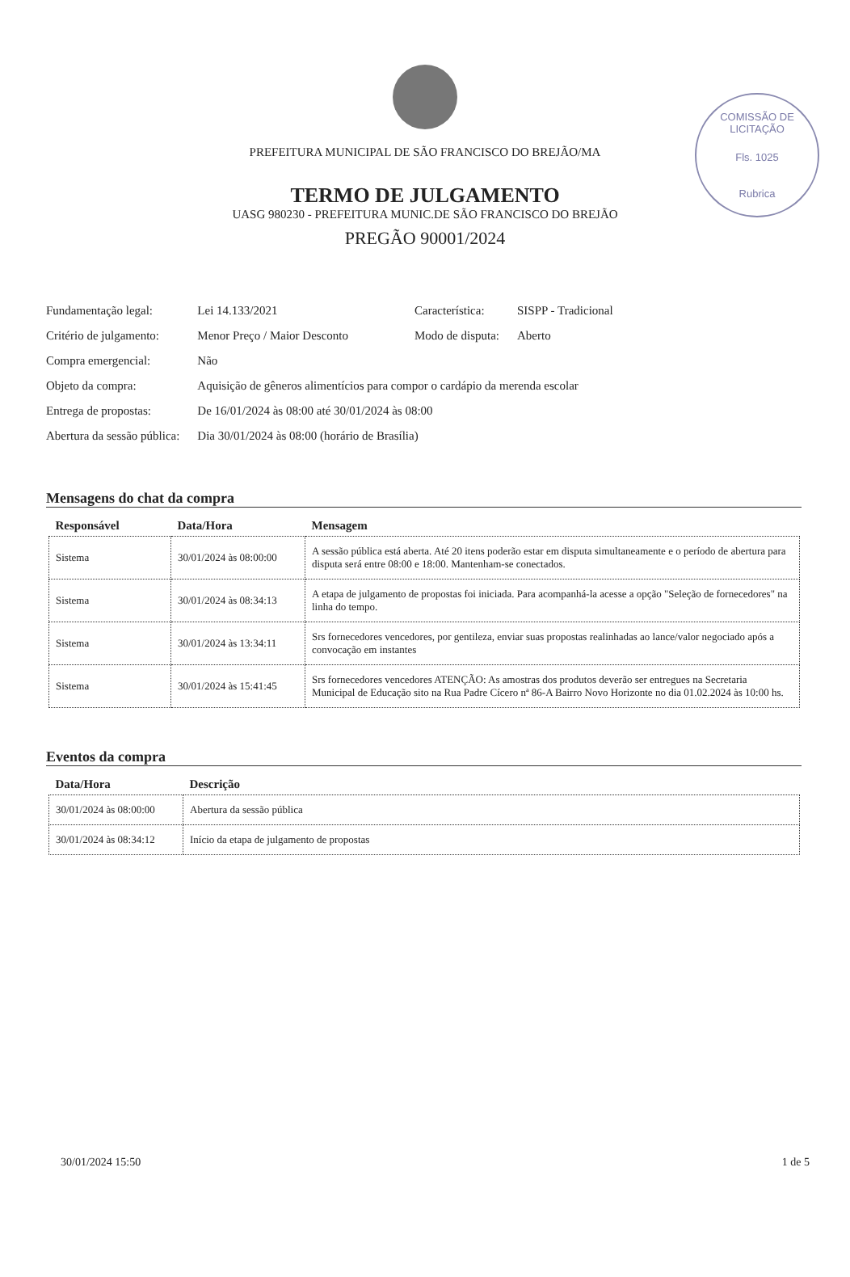COMISSÃO DE LICITAÇÃO
Fls. 1025
Rubrica
PREFEITURA MUNICIPAL DE SÃO FRANCISCO DO BREJÃO/MA
TERMO DE JULGAMENTO
UASG 980230 - PREFEITURA MUNIC.DE SÃO FRANCISCO DO BREJÃO
PREGÃO 90001/2024
| Fundamentação legal: | Lei 14.133/2021 | Característica: | SISPP - Tradicional |
| Critério de julgamento: | Menor Preço / Maior Desconto | Modo de disputa: | Aberto |
| Compra emergencial: | Não | | |
| Objeto da compra: | Aquisição de gêneros alimentícios para compor o cardápio da merenda escolar | | |
| Entrega de propostas: | De 16/01/2024 às 08:00 até 30/01/2024 às 08:00 | | |
| Abertura da sessão pública: | Dia 30/01/2024 às 08:00 (horário de Brasília) | | |
Mensagens do chat da compra
| Responsável | Data/Hora | Mensagem |
| --- | --- | --- |
| Sistema | 30/01/2024 às 08:00:00 | A sessão pública está aberta. Até 20 itens poderão estar em disputa simultaneamente e o período de abertura para disputa será entre 08:00 e 18:00. Mantenham-se conectados. |
| Sistema | 30/01/2024 às 08:34:13 | A etapa de julgamento de propostas foi iniciada. Para acompanhá-la acesse a opção "Seleção de fornecedores" na linha do tempo. |
| Sistema | 30/01/2024 às 13:34:11 | Srs fornecedores vencedores, por gentileza, enviar suas propostas realinhadas ao lance/valor negociado após a convocação em instantes |
| Sistema | 30/01/2024 às 15:41:45 | Srs fornecedores vencedores ATENÇÃO: As amostras dos produtos deverão ser entregues na Secretaria Municipal de Educação sito na Rua Padre Cícero nª 86-A Bairro Novo Horizonte no dia 01.02.2024 às 10:00 hs. |
Eventos da compra
| Data/Hora | Descrição |
| --- | --- |
| 30/01/2024 às 08:00:00 | Abertura da sessão pública |
| 30/01/2024 às 08:34:12 | Início da etapa de julgamento de propostas |
30/01/2024 15:50 1 de 5